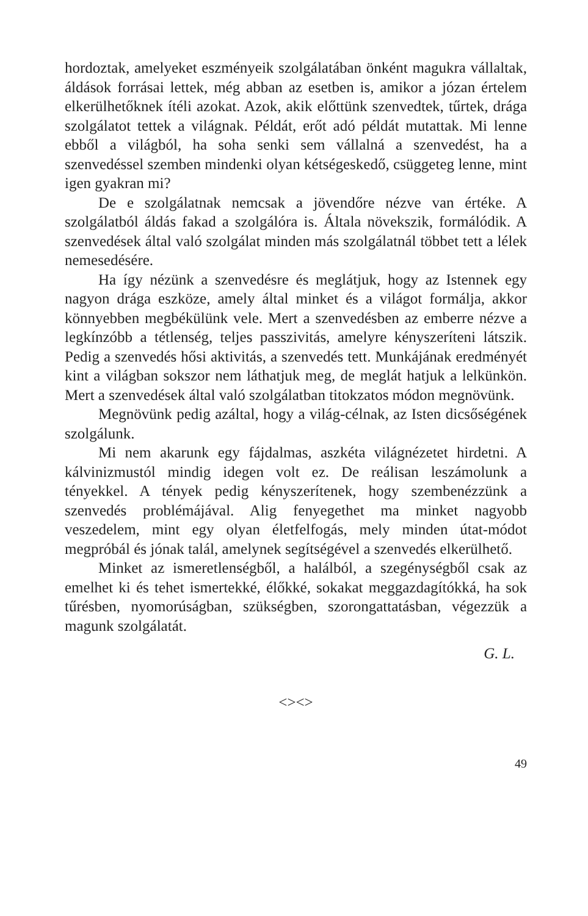hordoztak, amelyeket eszményeik szolgálatában önként magukra vállaltak, áldások forrásai lettek, még abban az esetben is, amikor a józan értelem elkerülhetőknek ítéli azokat. Azok, akik előttünk szenvedtek, tűrtek, drága szolgálatot tettek a világnak. Példát, erőt adó példát mutattak. Mi lenne ebből a világból, ha soha senki sem vállalná a szenvedést, ha a szenvedéssel szemben mindenki olyan kétségeskedő, csüggeteg lenne, mint igen gyakran mi?
De e szolgálatnak nemcsak a jövendőre nézve van értéke. A szolgálatból áldás fakad a szolgálóra is. Általa növekszik, formálódik. A szenvedések által való szolgálat minden más szolgálatnál többet tett a lélek nemesedésére.
Ha így nézünk a szenvedésre és meglátjuk, hogy az Istennek egy nagyon drága eszköze, amely által minket és a világot formálja, akkor könnyebben megbékülünk vele. Mert a szenvedésben az emberre nézve a legkínzóbb a tétlenség, teljes passzivitás, amelyre kényszeríteni látszik. Pedig a szenvedés hősi aktivitás, a szenvedés tett. Munkájának eredményét kint a világban sokszor nem láthatjuk meg, de meglát hatjuk a lelkünkön. Mert a szenvedések által való szolgálatban titokzatos módon megnövünk.
Megnövünk pedig azáltal, hogy a világ-célnak, az Isten dicsőségének szolgálunk.
Mi nem akarunk egy fájdalmas, aszkéta világnézetet hirdetni. A kálvinizmustól mindig idegen volt ez. De reálisan leszámolunk a tényekkel. A tények pedig kényszerítenek, hogy szembenézzünk a szenvedés problémájával. Alig fenyegethet ma minket nagyobb veszedelem, mint egy olyan életfelfogás, mely minden útat-módot megpróbál és jónak talál, amelynek segítségével a szenvedés elkerülhető.
Minket az ismeretlenségből, a halálból, a szegénységből csak az emelhet ki és tehet ismertekké, élőkké, sokakat meggazdagítókká, ha sok tűrésben, nyomorúságban, szükségben, szorongattatásban, végezzük a magunk szolgálatát.
G. L.
<><>
49